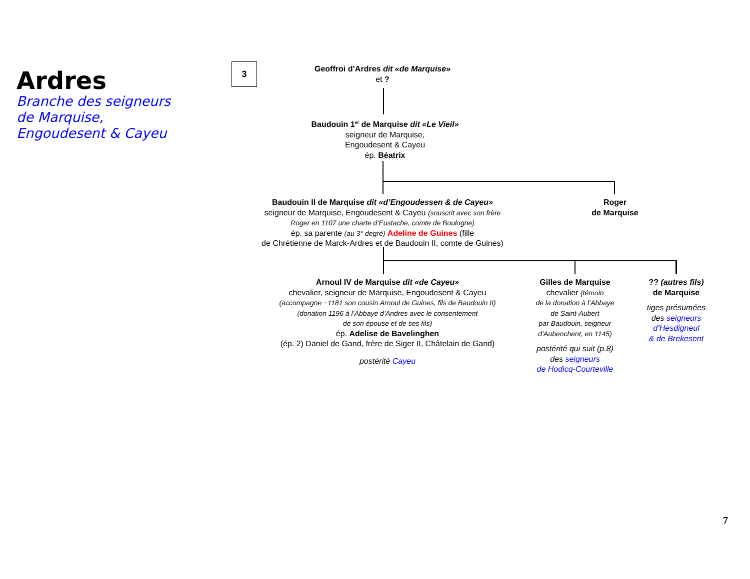Ardres
Branche des seigneurs
de Marquise,
Engoudesent & Cayeu
3
Geoffroi d’Ardres dit «de Marquise»
et ?
Baudouin 1<sup>er</sup> de Marquise dit «Le Vieil»
seigneur de Marquise,
Engoudesent & Cayeu
ép. Béatrix
Baudouin II de Marquise dit «d’Engoudessen & de Cayeu»
seigneur de Marquise, Engoudesent & Cayeu (souscrit avec son frère
Roger en 1107 une charte d’Eustache, comte de Boulogne)
ép. sa parente (au 3° degré) Adeline de Guines (fille
de Chrétienne de Marck-Ardres et de Baudouin II, comte de Guines)
Roger
de Marquise
Arnoul IV de Marquise dit «de Cayeu»
chevalier, seigneur de Marquise, Engoudesent & Cayeu
(accompagne ~1181 son cousin Arnoul de Guines, fils de Baudouin II)
(donation 1196 à l’Abbaye d’Andres avec le consentement
de son épouse et de ses fils)
ép. Adelise de Bavelinghen
(ép. 2) Daniel de Gand, frère de Siger II, Châtelain de Gand)
postérité Cayeu
Gilles de Marquise
chevalier (témoin
de la donation à l’Abbaye
de Saint-Aubert
par Baudouin, seigneur
d’Aubenchent, en 1145)
postérité qui suit (p.8)
des seigneurs
de Hodicq-Courteville
?? (autres fils)
de Marquise
tiges présumées
des seigneurs
d’Hesdigneul
& de Brekesent
7